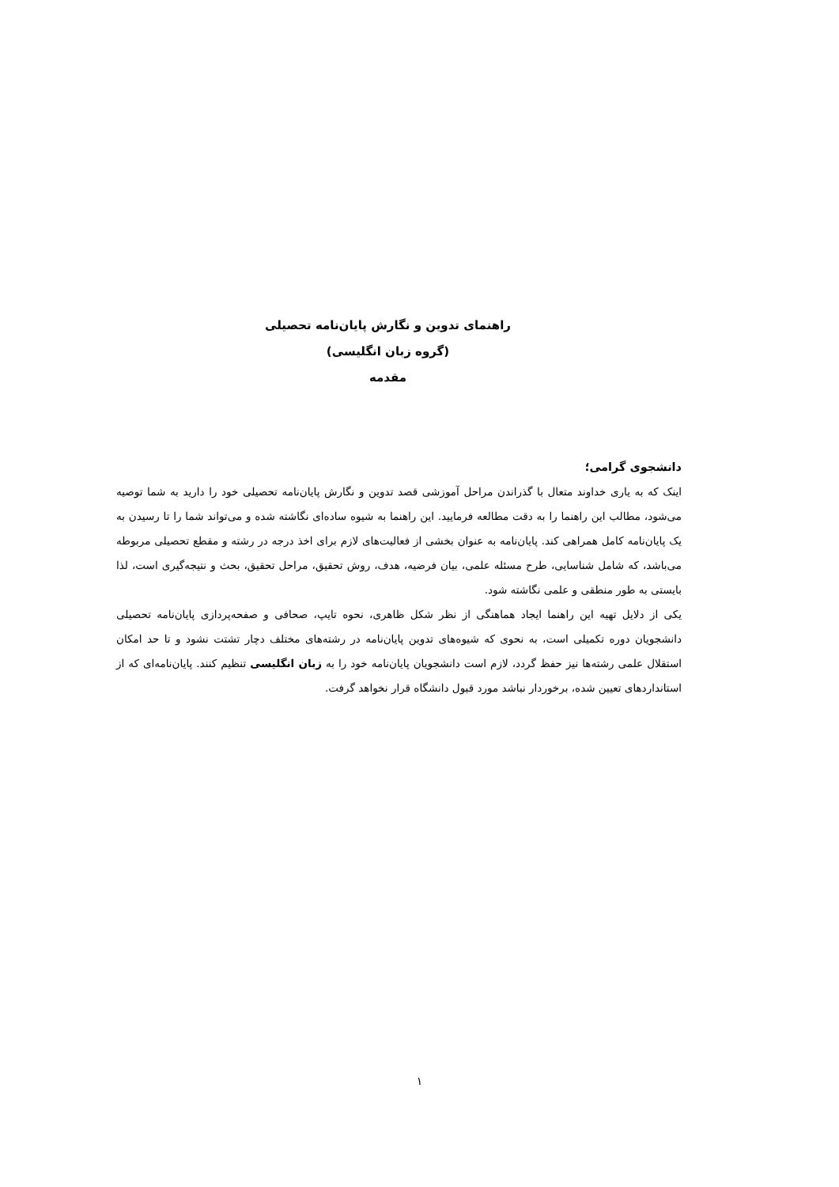راهنمای تدوین و نگارش پایان‌نامه تحصیلی
(گروه زبان انگلیسی)
مقدمه
دانشجوی گرامی؛
اینک که به یاری خداوند متعال با گذراندن مراحل آموزشی قصد تدوین و نگارش پایان‌نامه تحصیلی خود را دارید به شما توصیه می‌شود، مطالب این راهنما را به دقت مطالعه فرمایید. این راهنما به شیوه ساده‌ای نگاشته شده و می‌تواند شما را تا رسیدن به یک پایان‌نامه کامل همراهی کند. پایان‌نامه به عنوان بخشی از فعالیت‌های لازم برای اخذ درجه در رشته و مقطع تحصیلی مربوطه می‌باشد، که شامل شناسایی، طرح مسئله علمی، بیان فرضیه، هدف، روش تحقیق، مراحل تحقیق، بحث و نتیجه‌گیری است، لذا بایستی به طور منطقی و علمی نگاشته شود.
یکی از دلایل تهیه این راهنما ایجاد هماهنگی از نظر شکل ظاهری، نحوه تایپ، صحافی و صفحه‌پردازی پایان‌نامه تحصیلی دانشجویان دوره تکمیلی است، به نحوی که شیوه‌های تدوین پایان‌نامه در رشته‌های مختلف دچار تشتت نشود و تا حد امکان استقلال علمی رشته‌ها نیز حفظ گردد، لازم است دانشجویان پایان‌نامه خود را به زبان انگلیسی تنظیم کنند. پایان‌نامه‌ای که از استانداردهای تعیین شده، برخوردار نباشد مورد قبول دانشگاه قرار نخواهد گرفت.
۱